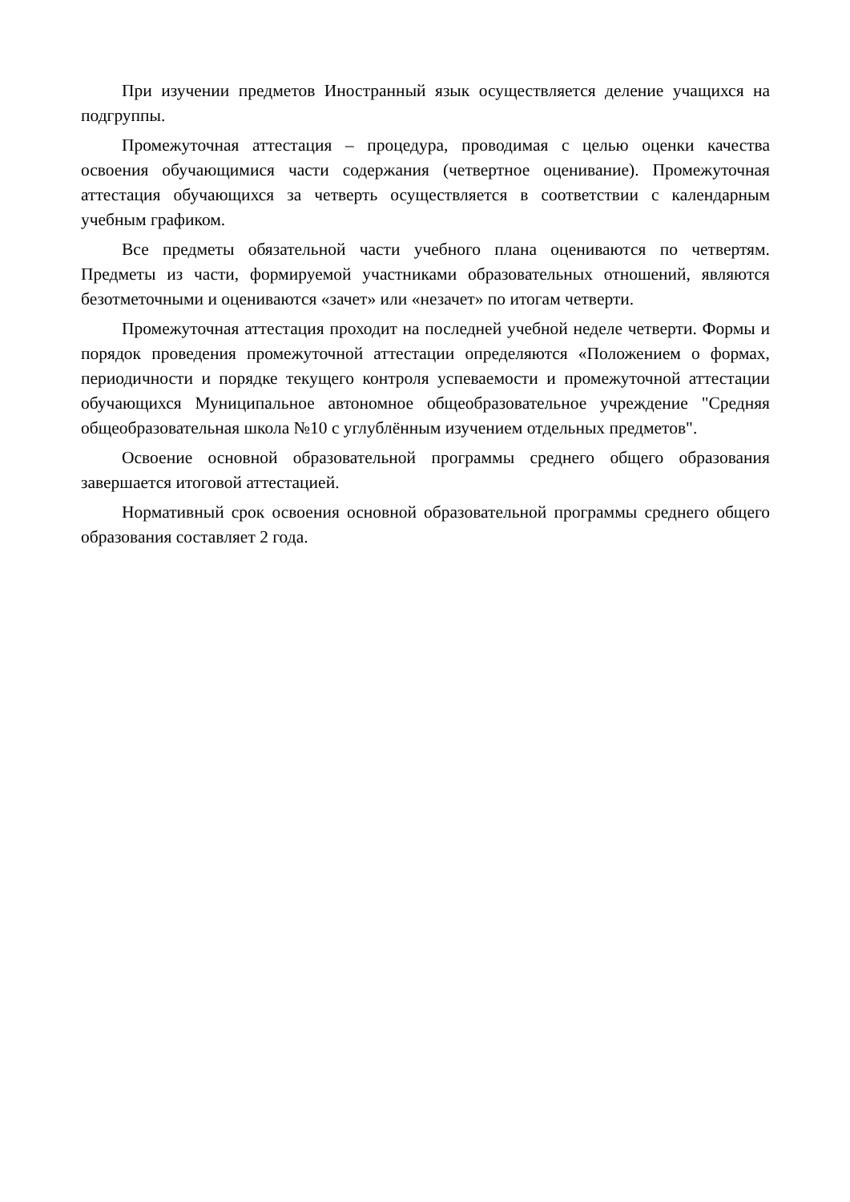При изучении предметов Иностранный язык осуществляется деление учащихся на подгруппы.
Промежуточная аттестация – процедура, проводимая с целью оценки качества освоения обучающимися части содержания (четвертное оценивание). Промежуточная аттестация обучающихся за четверть осуществляется в соответствии с календарным учебным графиком.
Все предметы обязательной части учебного плана оцениваются по четвертям. Предметы из части, формируемой участниками образовательных отношений, являются безотметочными и оцениваются «зачет» или «незачет» по итогам четверти.
Промежуточная аттестация проходит на последней учебной неделе четверти. Формы и порядок проведения промежуточной аттестации определяются «Положением о формах, периодичности и порядке текущего контроля успеваемости и промежуточной аттестации обучающихся Муниципальное автономное общеобразовательное учреждение "Средняя общеобразовательная школа №10 с углублённым изучением отдельных предметов".
Освоение основной образовательной программы среднего общего образования завершается итоговой аттестацией.
Нормативный срок освоения основной образовательной программы среднего общего образования составляет 2 года.